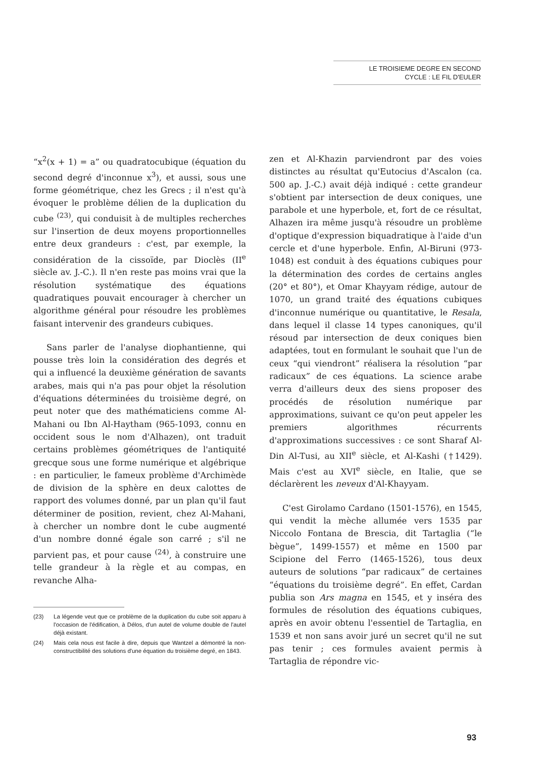LE TROISIEME DEGRE EN SECOND
CYCLE : LE FIL D'EULER
“x<sup>2</sup>(x + 1) = a” ou quadratocubique (équation du second degré d'inconnue x<sup>3</sup>), et aussi, sous une forme géométrique, chez les Grecs ; il n'est qu'à évoquer le problème délien de la duplication du cube <sup>(23)</sup>, qui conduisit à de multiples recherches sur l'insertion de deux moyens proportionnelles entre deux grandeurs : c'est, par exemple, la considération de la cissoïde, par Dioclès (II<sup>e</sup> siècle av. J.-C.). Il n'en reste pas moins vrai que la résolution systématique des équations quadratiques pouvait encourager à chercher un algorithme général pour résoudre les problèmes faisant intervenir des grandeurs cubiques.
Sans parler de l'analyse diophantienne, qui pousse très loin la considération des degrés et qui a influencé la deuxième génération de savants arabes, mais qui n'a pas pour objet la résolution d'équations déterminées du troisième degré, on peut noter que des mathématiciens comme Al-Mahani ou Ibn Al-Haytham (965-1093, connu en occident sous le nom d'Alhazen), ont traduit certains problèmes géométriques de l'antiquité grecque sous une forme numérique et algébrique : en particulier, le fameux problème d'Archimède de division de la sphère en deux calottes de rapport des volumes donné, par un plan qu'il faut déterminer de position, revient, chez Al-Mahani, à chercher un nombre dont le cube augmenté d'un nombre donné égale son carré ; s'il ne parvient pas, et pour cause <sup>(24)</sup>, à construire une telle grandeur à la règle et au compas, en revanche Alha-
(23) La légende veut que ce problème de la duplication du cube soit apparu à l'occasion de l'édification, à Délos, d'un autel de volume double de l'autel déjà existant.
(24) Mais cela nous est facile à dire, depuis que Wantzel a démontré la non-constructibilité des solutions d'une équation du troisième degré, en 1843.
zen et Al-Khazin parviendront par des voies distinctes au résultat qu'Eutocius d'Ascalon (ca. 500 ap. J.-C.) avait déjà indiqué : cette grandeur s'obtient par intersection de deux coniques, une parabole et une hyperbole, et, fort de ce résultat, Alhazen ira même jusqu'à résoudre un problème d'optique d'expression biquadratique à l'aide d'un cercle et d'une hyperbole. Enfin, Al-Biruni (973-1048) est conduit à des équations cubiques pour la détermination des cordes de certains angles (20° et 80°), et Omar Khayyam rédige, autour de 1070, un grand traité des équations cubiques d'inconnue numérique ou quantitative, le Resala, dans lequel il classe 14 types canoniques, qu'il résoud par intersection de deux coniques bien adaptées, tout en formulant le souhait que l'un de ceux “qui viendront” réalisera la résolution “par radicaux” de ces équations. La science arabe verra d'ailleurs deux des siens proposer des procédés de résolution numérique par approximations, suivant ce qu'on peut appeler les premiers algorithmes récurrents d'approximations successives : ce sont Sharaf Al-Din Al-Tusi, au XII<sup>e</sup> siècle, et Al-Kashi (†1429). Mais c'est au XVI<sup>e</sup> siècle, en Italie, que se déclarèrent les neveux d'Al-Khayyam.
C'est Girolamo Cardano (1501-1576), en 1545, qui vendit la mèche allumée vers 1535 par Niccolo Fontana de Brescia, dit Tartaglia (“le bègue”, 1499-1557) et même en 1500 par Scipione del Ferro (1465-1526), tous deux auteurs de solutions “par radicaux” de certaines “équations du troisième degré”. En effet, Cardan publia son Ars magna en 1545, et y inséra des formules de résolution des équations cubiques, après en avoir obtenu l'essentiel de Tartaglia, en 1539 et non sans avoir juré un secret qu'il ne sut pas tenir ; ces formules avaient permis à Tartaglia de répondre vic-
93